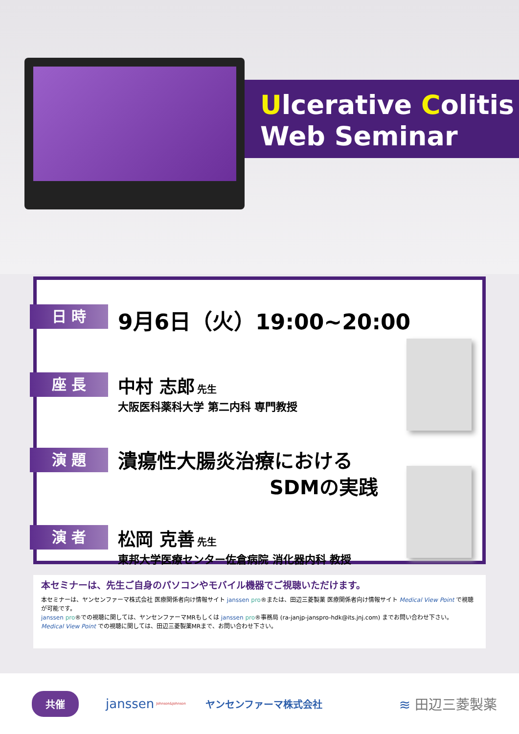Ulcerative Colitis
Web Seminar
日 時
9月6日（火）19:00~20:00
座 長
中村 志郎 先生
大阪医科薬科大学 第二内科 専門教授
演 題
潰瘍性大腸炎治療における
SDMの実践
演 者
松岡 克善 先生
東邦大学医療センター佐倉病院 消化器内科 教授
本セミナーは、先生ご自身のパソコンやモバイル機器でご視聴いただけます。
本セミナーは、ヤンセンファーマ株式会社 医療関係者向け情報サイト janssen pro®または、田辺三菱製薬 医療関係者向け情報サイト Medical View Point で視聴が可能です。
janssen pro®での視聴に関しては、ヤンセンファーマMRもしくは janssen pro®事務局 (ra-janjp-janspro-hdk@its.jnj.com) までお問い合わせ下さい。
Medical View Point での視聴に関しては、田辺三菱製薬MRまで、お問い合わせ下さい。
共催 janssen Johnson&Johnson ヤンセンファーマ株式会社 ≋ 田辺三菱製薬